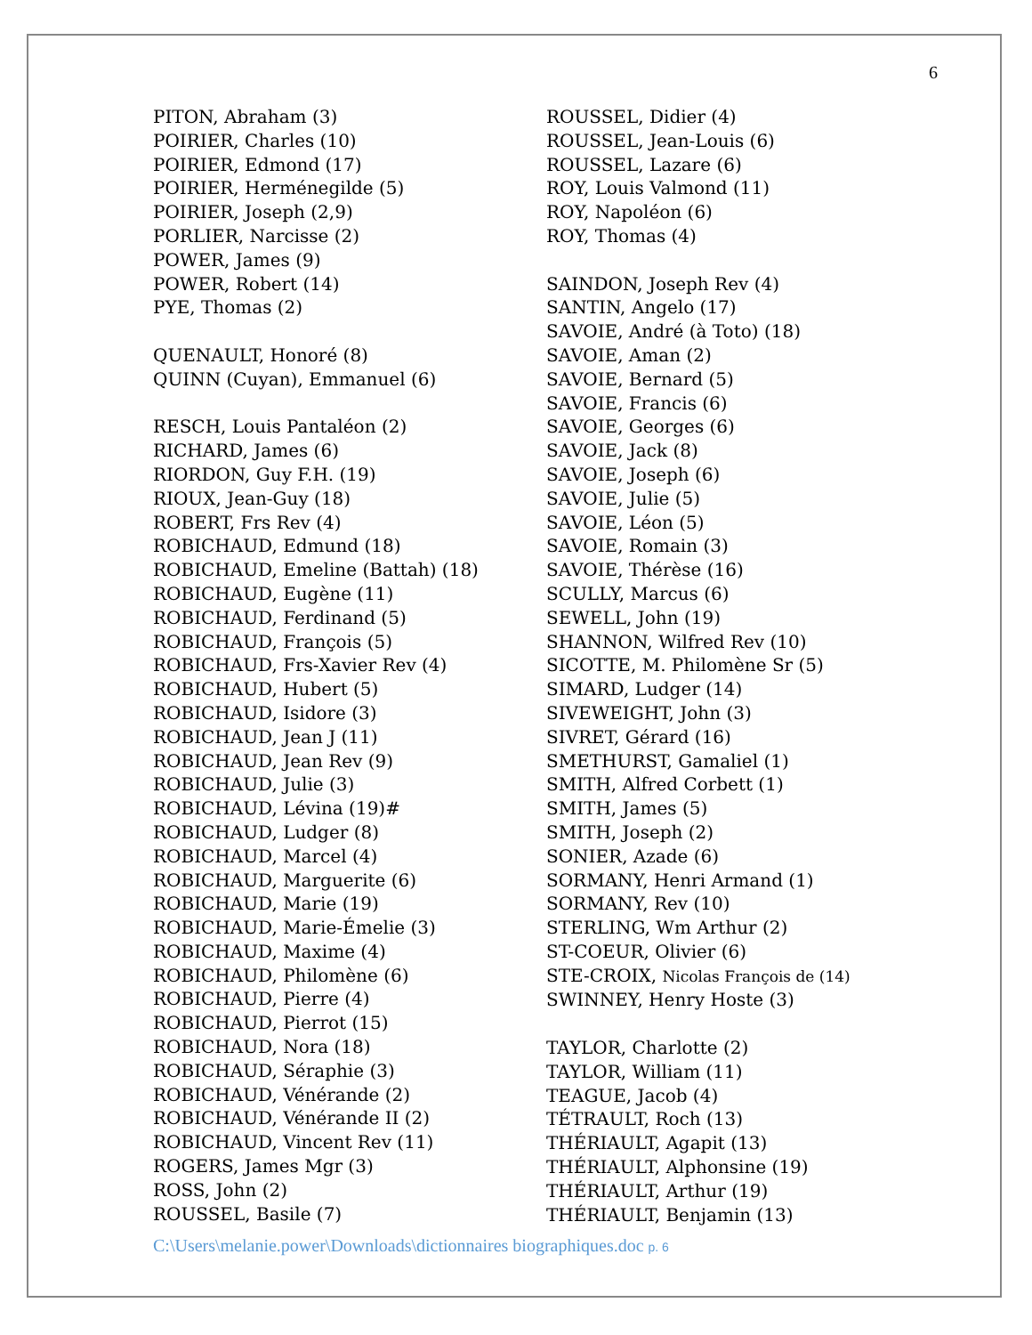6
PITON, Abraham (3)
POIRIER, Charles (10)
POIRIER, Edmond (17)
POIRIER, Herménegilde (5)
POIRIER, Joseph (2,9)
PORLIER, Narcisse (2)
POWER, James (9)
POWER, Robert (14)
PYE, Thomas (2)
QUENAULT, Honoré (8)
QUINN (Cuyan), Emmanuel (6)
RESCH, Louis Pantaléon (2)
RICHARD, James (6)
RIORDON, Guy F.H. (19)
RIOUX, Jean-Guy (18)
ROBERT, Frs Rev (4)
ROBICHAUD, Edmund (18)
ROBICHAUD, Emeline (Battah) (18)
ROBICHAUD, Eugène (11)
ROBICHAUD, Ferdinand (5)
ROBICHAUD, François (5)
ROBICHAUD, Frs-Xavier Rev (4)
ROBICHAUD, Hubert (5)
ROBICHAUD, Isidore (3)
ROBICHAUD, Jean J (11)
ROBICHAUD, Jean Rev (9)
ROBICHAUD, Julie (3)
ROBICHAUD, Lévina (19)#
ROBICHAUD, Ludger (8)
ROBICHAUD, Marcel (4)
ROBICHAUD, Marguerite (6)
ROBICHAUD, Marie (19)
ROBICHAUD, Marie-Émelie (3)
ROBICHAUD, Maxime (4)
ROBICHAUD, Philomène (6)
ROBICHAUD, Pierre (4)
ROBICHAUD, Pierrot (15)
ROBICHAUD, Nora (18)
ROBICHAUD, Séraphie (3)
ROBICHAUD, Vénérande (2)
ROBICHAUD, Vénérande II (2)
ROBICHAUD, Vincent Rev (11)
ROGERS, James Mgr (3)
ROSS, John (2)
ROUSSEL, Basile (7)
ROUSSEL, Didier (4)
ROUSSEL, Jean-Louis (6)
ROUSSEL, Lazare (6)
ROY, Louis Valmond (11)
ROY, Napoléon (6)
ROY, Thomas (4)
SAINDON, Joseph Rev (4)
SANTIN, Angelo (17)
SAVOIE, André (à Toto) (18)
SAVOIE, Aman (2)
SAVOIE, Bernard (5)
SAVOIE, Francis (6)
SAVOIE, Georges (6)
SAVOIE, Jack (8)
SAVOIE, Joseph (6)
SAVOIE, Julie (5)
SAVOIE, Léon (5)
SAVOIE, Romain (3)
SAVOIE, Thérèse (16)
SCULLY, Marcus (6)
SEWELL, John (19)
SHANNON, Wilfred Rev (10)
SICOTTE, M. Philomène Sr (5)
SIMARD, Ludger (14)
SIVEWEIGHT, John (3)
SIVRET, Gérard (16)
SMETHURST, Gamaliel (1)
SMITH, Alfred Corbett (1)
SMITH, James (5)
SMITH, Joseph (2)
SONIER, Azade (6)
SORMANY, Henri Armand (1)
SORMANY, Rev (10)
STERLING, Wm Arthur (2)
ST-COEUR, Olivier (6)
STE-CROIX, Nicolas François de (14)
SWINNEY, Henry Hoste (3)
TAYLOR, Charlotte (2)
TAYLOR, William (11)
TEAGUE, Jacob (4)
TÉTRAULT, Roch (13)
THÉRIAULT, Agapit (13)
THÉRIAULT, Alphonsine (19)
THÉRIAULT, Arthur (19)
THÉRIAULT, Benjamin (13)
C:\Users\melanie.power\Downloads\dictionnaires biographiques.doc p. 6